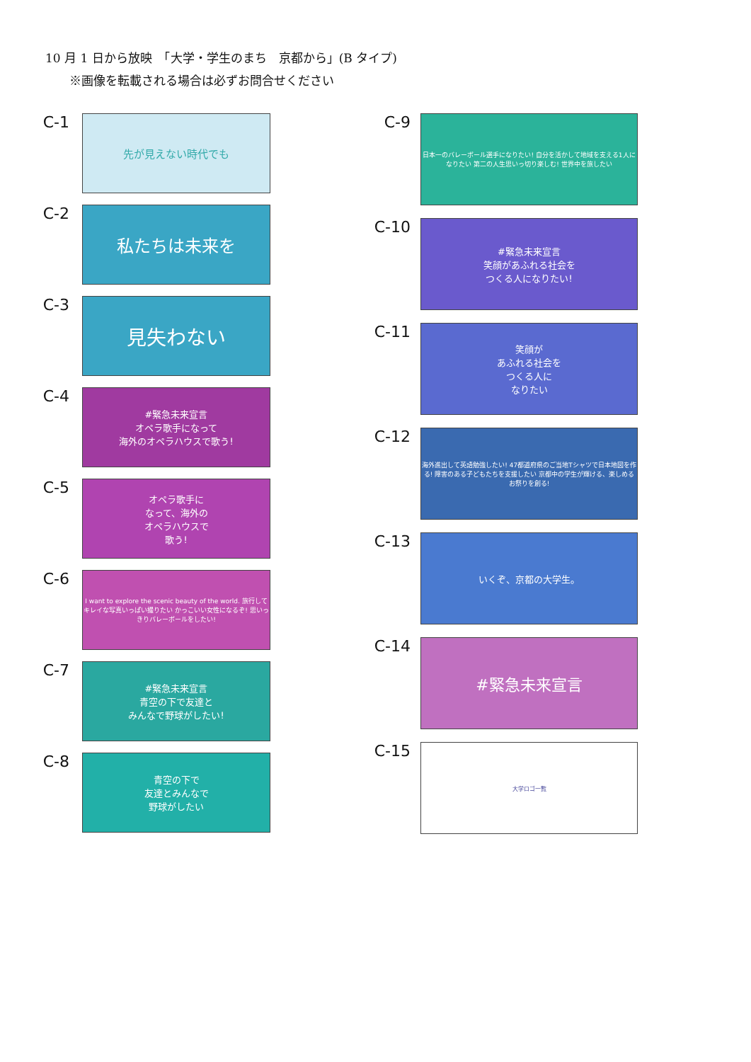10 月 1 日から放映　「大学・学生のまち　京都から」(B タイプ)
　　※画像を転載される場合は必ずお問合せください
C-1
先が見えない時代でも
C-2
私たちは未来を
C-3
見失わない
C-4
#緊急未来宣言
オペラ歌手になって
海外のオペラハウスで歌う!
C-5
オペラ歌手に
なって、海外の
オペラハウスで
歌う!
C-6
I want to explore the scenic beauty of the world. 旅行してキレイな写真いっぱい撮りたい かっこいい女性になるぞ! 思いっきりバレーボールをしたい!
C-7
#緊急未来宣言
青空の下で友達と
みんなで野球がしたい!
C-8
青空の下で
友達とみんなで
野球がしたい
C-9
日本一のバレーボール選手になりたい! 自分を活かして地域を支える1人になりたい 第二の人生思いっ切り楽しむ! 世界中を旅したい
C-10
#緊急未来宣言
笑顔があふれる社会を
つくる人になりたい!
C-11
笑顔が
あふれる社会を
つくる人に
なりたい
C-12
海外進出して英語勉強したい! 47都道府県のご当地Tシャツで日本地図を作る! 障害のある子どもたちを支援したい 京都中の学生が輝ける、楽しめるお祭りを創る!
C-13
いくぞ、京都の大学生。
C-14
#緊急未来宣言
C-15
大学ロゴ一覧